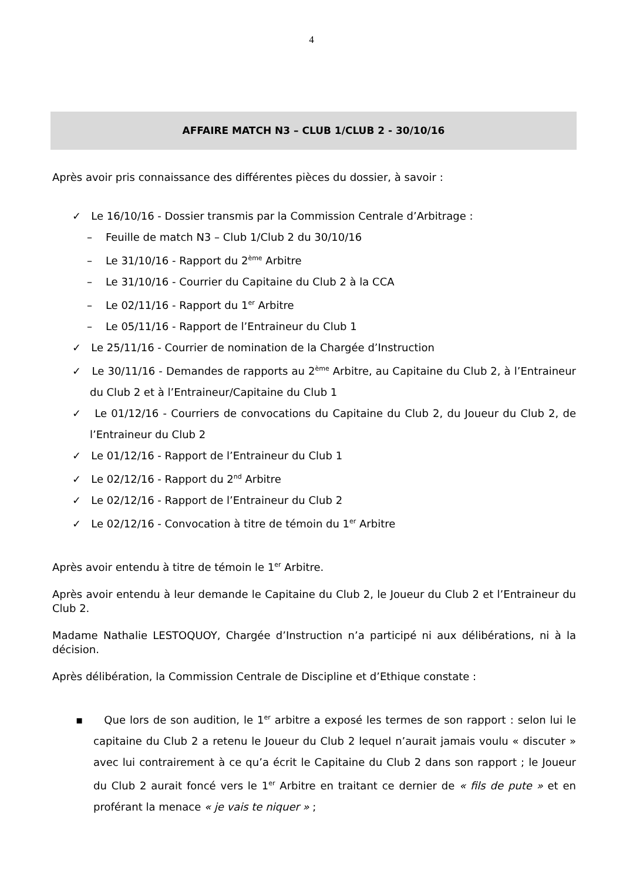4
AFFAIRE MATCH N3 – CLUB 1/CLUB 2 - 30/10/16
Après avoir pris connaissance des différentes pièces du dossier, à savoir :
✓ Le 16/10/16 - Dossier transmis par la Commission Centrale d’Arbitrage :
– Feuille de match N3 – Club 1/Club 2 du 30/10/16
– Le 31/10/16 - Rapport du 2<sup>ème</sup> Arbitre
– Le 31/10/16 - Courrier du Capitaine du Club 2 à la CCA
– Le 02/11/16 - Rapport du 1<sup>er</sup> Arbitre
– Le 05/11/16 - Rapport de l’Entraineur du Club 1
✓ Le 25/11/16 - Courrier de nomination de la Chargée d’Instruction
✓ Le 30/11/16 - Demandes de rapports au 2<sup>ème</sup> Arbitre, au Capitaine du Club 2, à l’Entraineur du Club 2 et à l’Entraineur/Capitaine du Club 1
✓ Le 01/12/16 - Courriers de convocations du Capitaine du Club 2, du Joueur du Club 2, de l’Entraineur du Club 2
✓ Le 01/12/16 - Rapport de l’Entraineur du Club 1
✓ Le 02/12/16 - Rapport du 2<sup>nd</sup> Arbitre
✓ Le 02/12/16 - Rapport de l’Entraineur du Club 2
✓ Le 02/12/16 - Convocation à titre de témoin du 1<sup>er</sup> Arbitre
Après avoir entendu à titre de témoin le 1<sup>er</sup> Arbitre.
Après avoir entendu à leur demande le Capitaine du Club 2, le Joueur du Club 2 et l’Entraineur du Club 2.
Madame Nathalie LESTOQUOY, Chargée d’Instruction n’a participé ni aux délibérations, ni à la décision.
Après délibération, la Commission Centrale de Discipline et d’Ethique constate :
▪ Que lors de son audition, le 1<sup>er</sup> arbitre a exposé les termes de son rapport : selon lui le capitaine du Club 2 a retenu le Joueur du Club 2 lequel n’aurait jamais voulu « discuter » avec lui contrairement à ce qu’a écrit le Capitaine du Club 2 dans son rapport ; le Joueur du Club 2 aurait foncé vers le 1<sup>er</sup> Arbitre en traitant ce dernier de « fils de pute » et en proférant la menace « je vais te niquer » ;